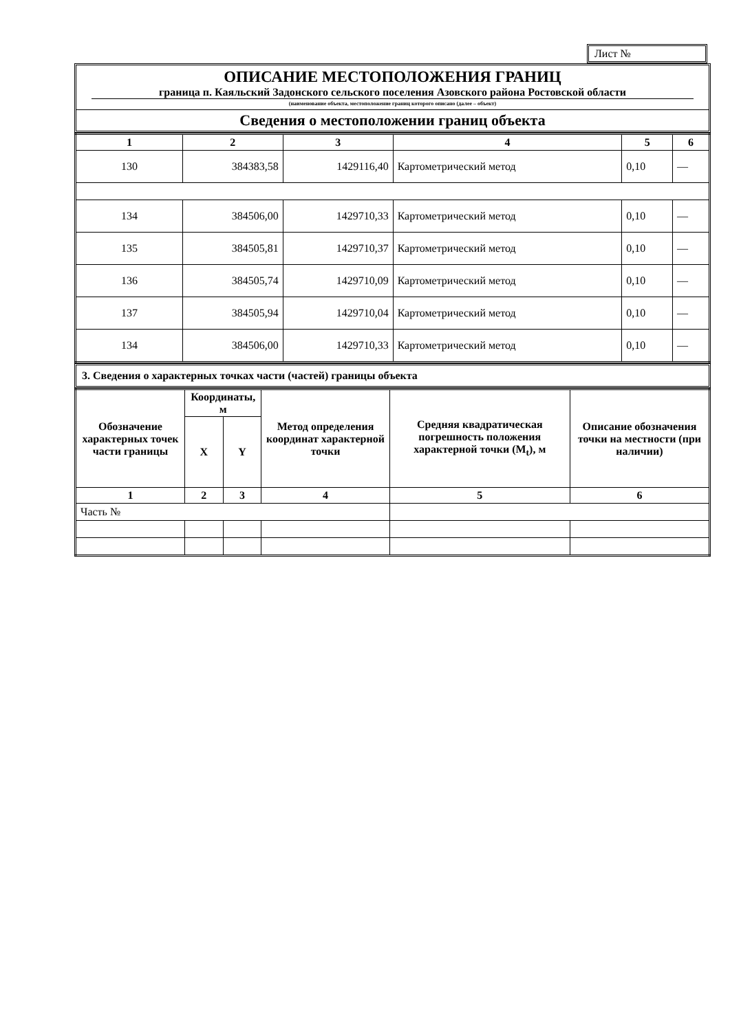Лист №
ОПИСАНИЕ МЕСТОПОЛОЖЕНИЯ ГРАНИЦ
граница п. Каяльский Задонского сельского поселения Азовского района Ростовской области
(наименование объекта, местоположение границ которого описано (далее – объект)
Сведения о местоположении границ объекта
| 1 | 2 | 3 | 4 | 5 | 6 |
| 130 | 384383,58 | 1429116,40 | Картометрический метод | 0,10 | — |
| 134 | 384506,00 | 1429710,33 | Картометрический метод | 0,10 | — |
| 135 | 384505,81 | 1429710,37 | Картометрический метод | 0,10 | — |
| 136 | 384505,74 | 1429710,09 | Картометрический метод | 0,10 | — |
| 137 | 384505,94 | 1429710,04 | Картометрический метод | 0,10 | — |
| 134 | 384506,00 | 1429710,33 | Картометрический метод | 0,10 | — |
3. Сведения о характерных точках части (частей) границы объекта
| Обозначение характерных точек части границы | Координаты, м | | Метод определения координат характерной точки | Средняя квадратическая погрешность положения характерной точки (M<sub>t</sub>), м | Описание обозначения точки на местности (при наличии) |
| --- | --- | --- | --- | --- | --- |
| | X | Y | | | |
| 1 | 2 | 3 | 4 | 5 | 6 |
| Часть № | | | | | |